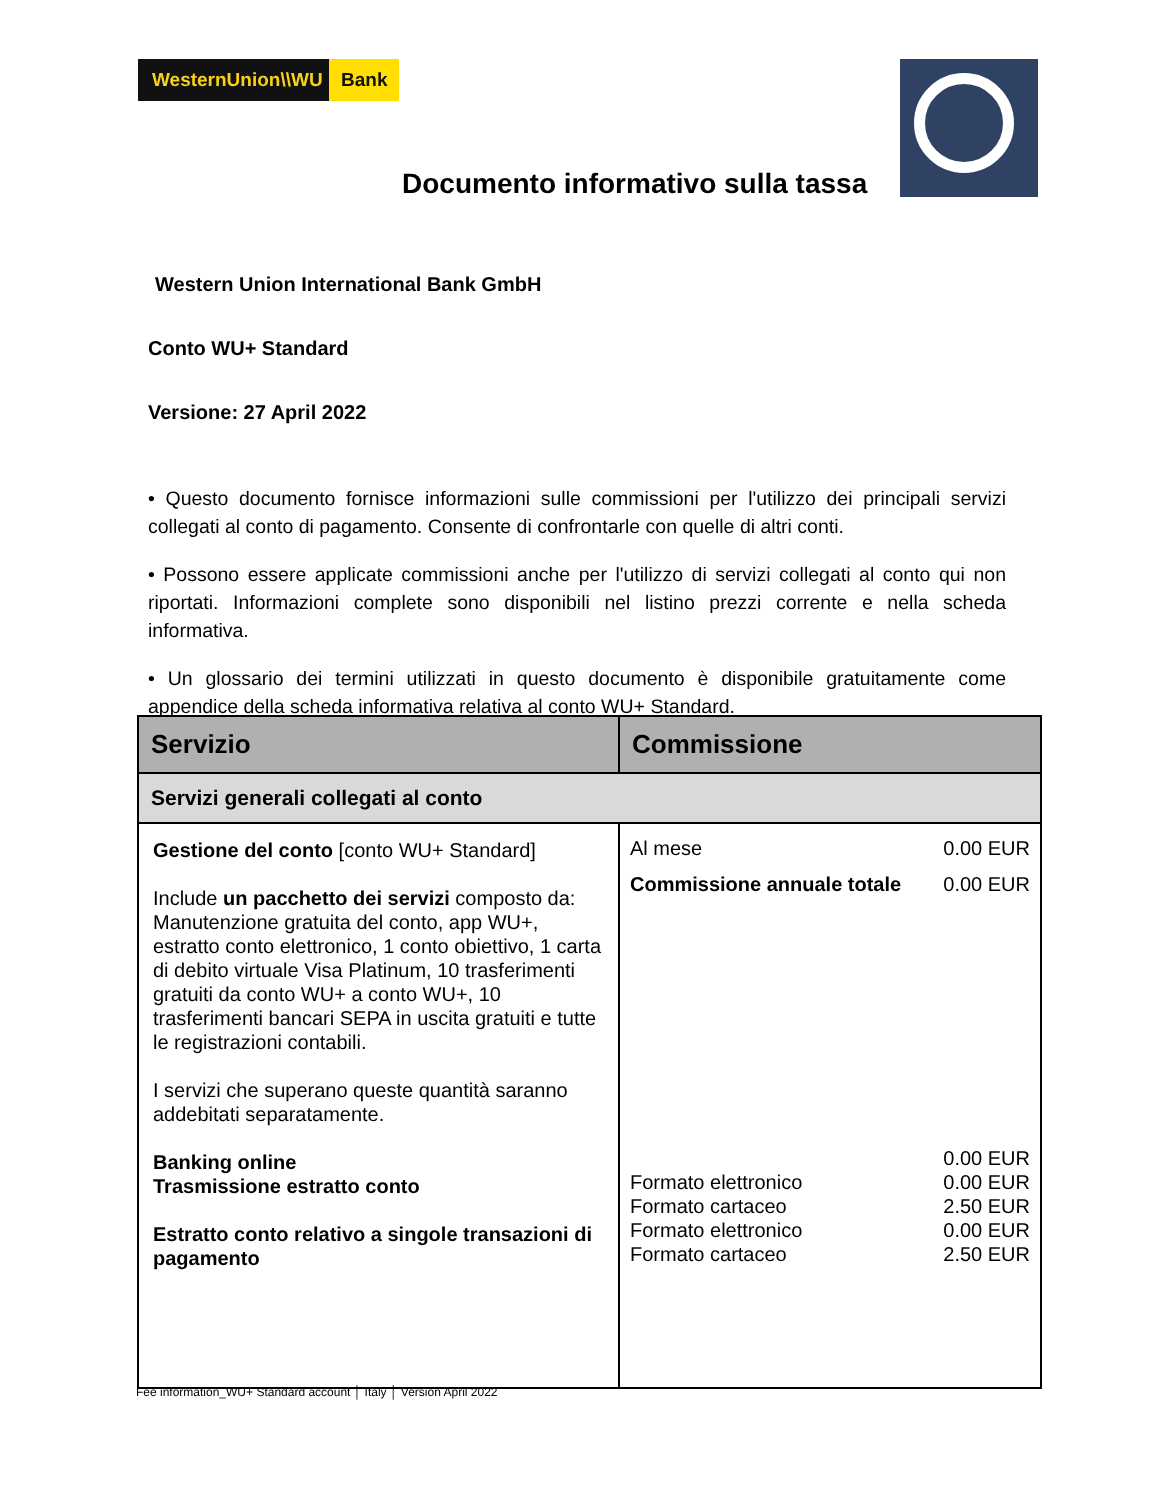WesternUnion\\WU
Bank
Documento informativo sulla tassa
Western Union International Bank GmbH
Conto WU+ Standard
Versione: 27 April 2022
• Questo documento fornisce informazioni sulle commissioni per l'utilizzo dei principali servizi collegati al conto di pagamento. Consente di confrontarle con quelle di altri conti.
• Possono essere applicate commissioni anche per l'utilizzo di servizi collegati al conto qui non riportati. Informazioni complete sono disponibili nel listino prezzi corrente e nella scheda informativa.
• Un glossario dei termini utilizzati in questo documento è disponibile gratuitamente come appendice della scheda informativa relativa al conto WU+ Standard.
| Servizio | Commissione |
| --- | --- |
| Servizi generali collegati al conto | |
| Gestione del conto [conto WU+ Standard] Include un pacchetto dei servizi composto da: Manutenzione gratuita del conto, app WU+, estratto conto elettronico, 1 conto obiettivo, 1 carta di debito virtuale Visa Platinum, 10 trasferimenti gratuiti da conto WU+ a conto WU+, 10 trasferimenti bancari SEPA in uscita gratuiti e tutte le registrazioni contabili. I servizi che superano queste quantità saranno addebitati separatamente. Banking online Trasmissione estratto conto Estratto conto relativo a singole transazioni di pagamento | Al mese 0.00 EUR Commissione annuale totale 0.00 EUR 0.00 EUR Formato elettronico 0.00 EUR Formato cartaceo 2.50 EUR Formato elettronico 0.00 EUR Formato cartaceo 2.50 EUR |
Fee information_WU+ Standard account │ Italy │ Version April 2022